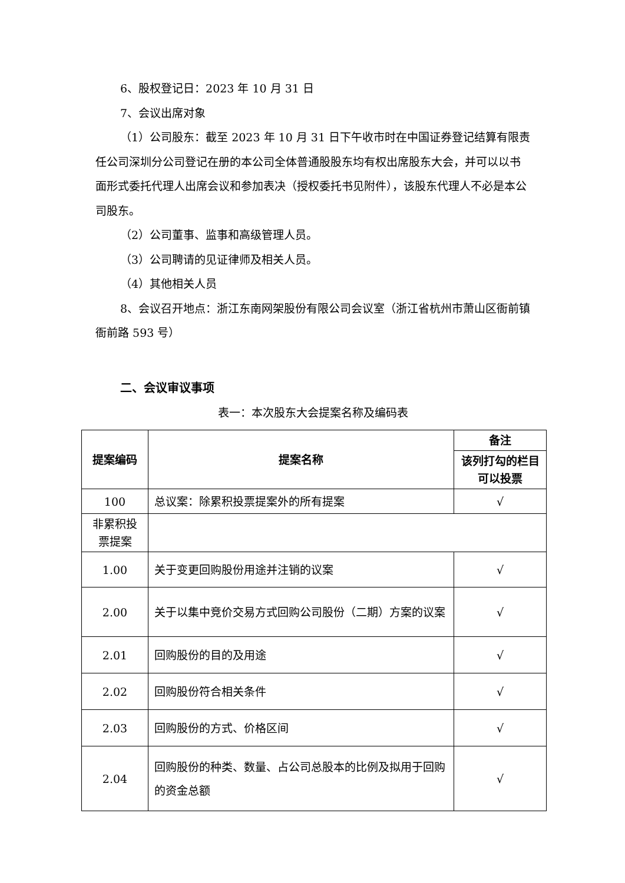6、股权登记日：2023 年 10 月 31 日
7、会议出席对象
（1）公司股东：截至 2023 年 10 月 31 日下午收市时在中国证券登记结算有限责任公司深圳分公司登记在册的本公司全体普通股股东均有权出席股东大会，并可以以书面形式委托代理人出席会议和参加表决（授权委托书见附件），该股东代理人不必是本公司股东。
（2）公司董事、监事和高级管理人员。
（3）公司聘请的见证律师及相关人员。
（4）其他相关人员
8、会议召开地点：浙江东南网架股份有限公司会议室（浙江省杭州市萧山区衙前镇衙前路 593 号）
二、会议审议事项
表一：本次股东大会提案名称及编码表
| 提案编码 | 提案名称 | 备注 |
| --- | --- | --- |
| | | 该列打勾的栏目可以投票 |
| 100 | 总议案：除累积投票提案外的所有提案 | √ |
| 非累积投票提案 | | |
| 1.00 | 关于变更回购股份用途并注销的议案 | √ |
| 2.00 | 关于以集中竞价交易方式回购公司股份（二期）方案的议案 | √ |
| 2.01 | 回购股份的目的及用途 | √ |
| 2.02 | 回购股份符合相关条件 | √ |
| 2.03 | 回购股份的方式、价格区间 | √ |
| 2.04 | 回购股份的种类、数量、占公司总股本的比例及拟用于回购的资金总额 | √ |